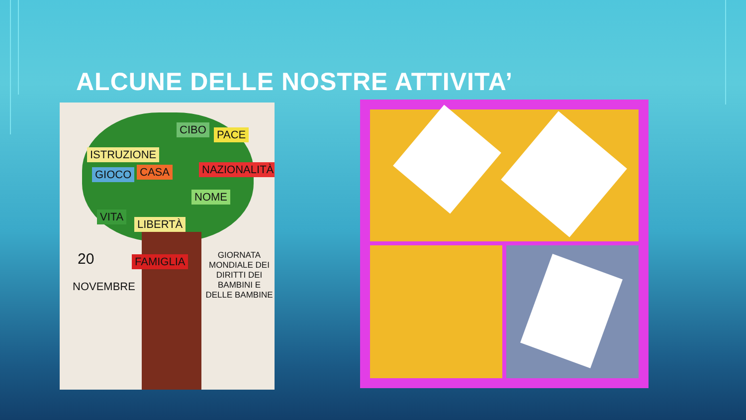ALCUNE DELLE NOSTRE ATTIVITA’
ISTRUZIONE
CIBO PACE
GIOCO CASA NAZIONALITÀ
NOME
VITA
LIBERTÀ
FAMIGLIA
20
NOVEMBRE
GIORNATA MONDIALE DEI DIRITTI DEI BAMBINI E DELLE BAMBINE